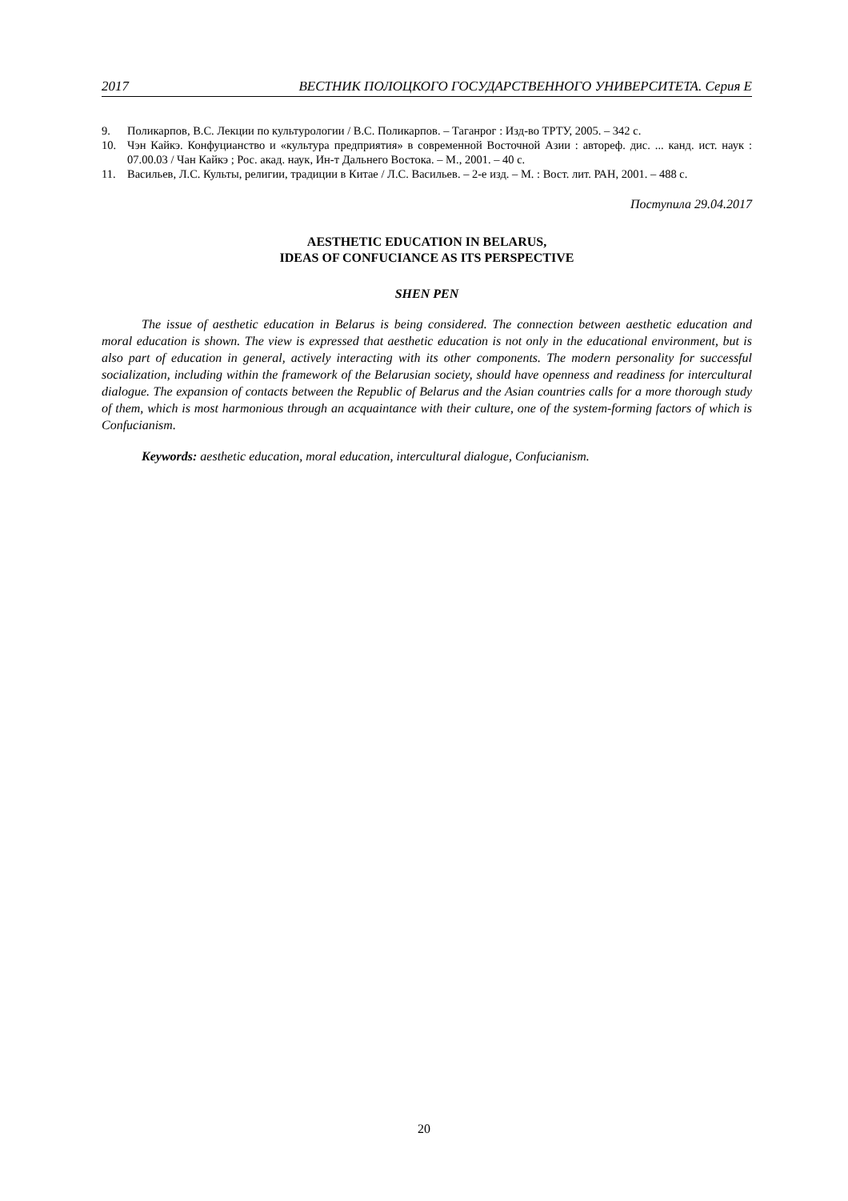2017 ВЕСТНИК ПОЛОЦКОГО ГОСУДАРСТВЕННОГО УНИВЕРСИТЕТА. Серия Е
9. Поликарпов, В.С. Лекции по культурологии / В.С. Поликарпов. – Таганрог : Изд-во ТРТУ, 2005. – 342 с.
10. Чэн Кайкэ. Конфуцианство и «культура предприятия» в современной Восточной Азии : автореф. дис. ... канд. ист. наук : 07.00.03 / Чан Кайкэ ; Рос. акад. наук, Ин-т Дальнего Востока. – М., 2001. – 40 с.
11. Васильев, Л.С. Культы, религии, традиции в Китае / Л.С. Васильев. – 2-е изд. – М. : Вост. лит. РАН, 2001. – 488 с.
Поступила 29.04.2017
AESTHETIC EDUCATION IN BELARUS,
IDEAS OF CONFUCIANCE AS ITS PERSPECTIVE
SHEN PEN
The issue of aesthetic education in Belarus is being considered. The connection between aesthetic education and moral education is shown. The view is expressed that aesthetic education is not only in the educational environment, but is also part of education in general, actively interacting with its other components. The modern personality for successful socialization, including within the framework of the Belarusian society, should have openness and readiness for intercultural dialogue. The expansion of contacts between the Republic of Belarus and the Asian countries calls for a more thorough study of them, which is most harmonious through an acquaintance with their culture, one of the system-forming factors of which is Confucianism.
Keywords: aesthetic education, moral education, intercultural dialogue, Confucianism.
20